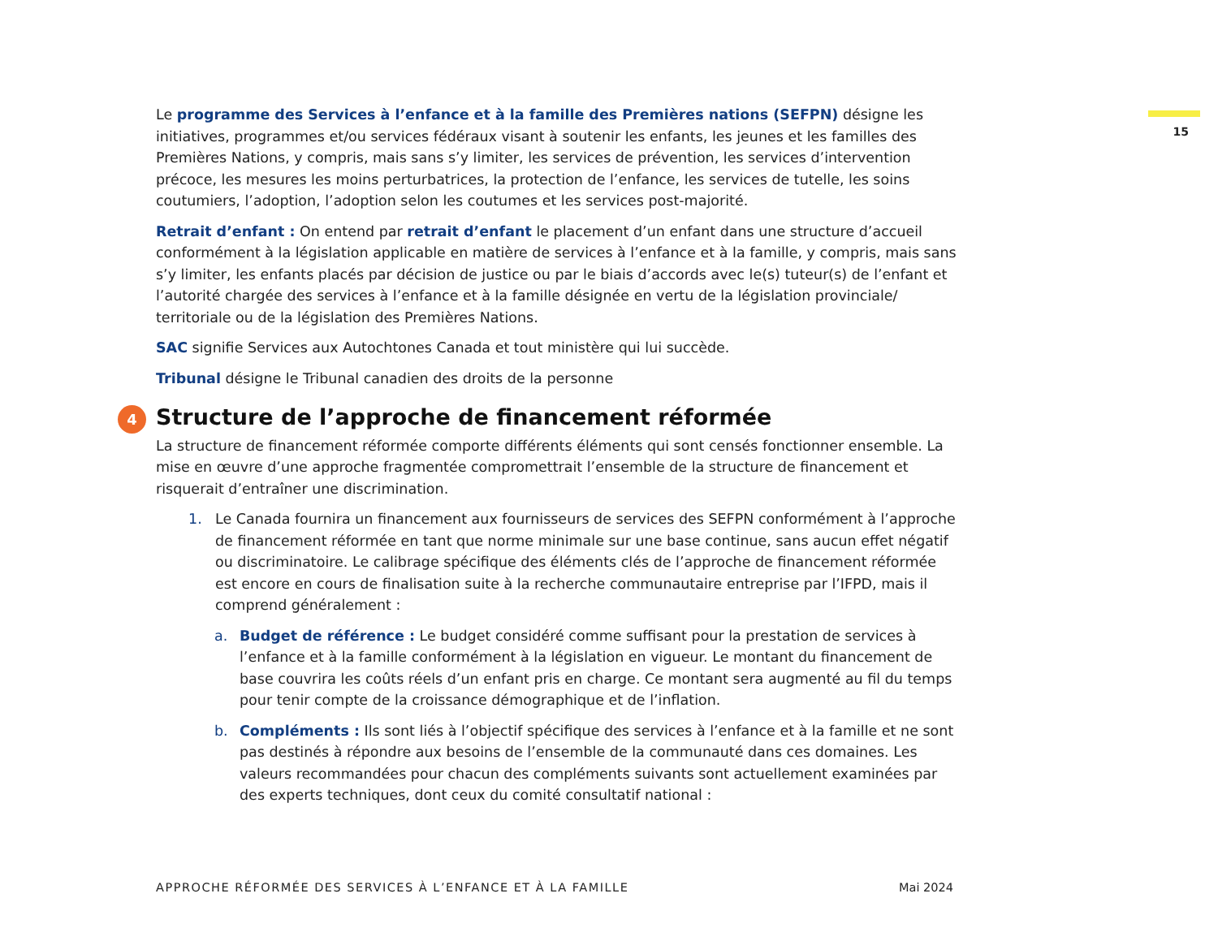15
Le programme des Services à l’enfance et à la famille des Premières nations (SEFPN) désigne les initiatives, programmes et/ou services fédéraux visant à soutenir les enfants, les jeunes et les familles des Premières Nations, y compris, mais sans s’y limiter, les services de prévention, les services d’intervention précoce, les mesures les moins perturbatrices, la protection de l’enfance, les services de tutelle, les soins coutumiers, l’adoption, l’adoption selon les coutumes et les services post-majorité.
Retrait d’enfant : On entend par retrait d’enfant le placement d’un enfant dans une structure d’accueil conformément à la législation applicable en matière de services à l’enfance et à la famille, y compris, mais sans s’y limiter, les enfants placés par décision de justice ou par le biais d’accords avec le(s) tuteur(s) de l’enfant et l’autorité chargée des services à l’enfance et à la famille désignée en vertu de la législation provinciale/ territoriale ou de la législation des Premières Nations.
SAC signifie Services aux Autochtones Canada et tout ministère qui lui succède.
Tribunal désigne le Tribunal canadien des droits de la personne
4 Structure de l’approche de financement réformée
La structure de financement réformée comporte différents éléments qui sont censés fonctionner ensemble. La mise en œuvre d’une approche fragmentée compromettrait l’ensemble de la structure de financement et risquerait d’entraîner une discrimination.
1. Le Canada fournira un financement aux fournisseurs de services des SEFPN conformément à l’approche de financement réformée en tant que norme minimale sur une base continue, sans aucun effet négatif ou discriminatoire. Le calibrage spécifique des éléments clés de l’approche de financement réformée est encore en cours de finalisation suite à la recherche communautaire entreprise par l’IFPD, mais il comprend généralement :
a. Budget de référence : Le budget considéré comme suffisant pour la prestation de services à l’enfance et à la famille conformément à la législation en vigueur. Le montant du financement de base couvrira les coûts réels d’un enfant pris en charge. Ce montant sera augmenté au fil du temps pour tenir compte de la croissance démographique et de l’inflation.
b. Compléments : Ils sont liés à l’objectif spécifique des services à l’enfance et à la famille et ne sont pas destinés à répondre aux besoins de l’ensemble de la communauté dans ces domaines. Les valeurs recommandées pour chacun des compléments suivants sont actuellement examinées par des experts techniques, dont ceux du comité consultatif national :
APPROCHE RÉFORMÉE DES SERVICES À L’ENFANCE ET À LA FAMILLE Mai 2024